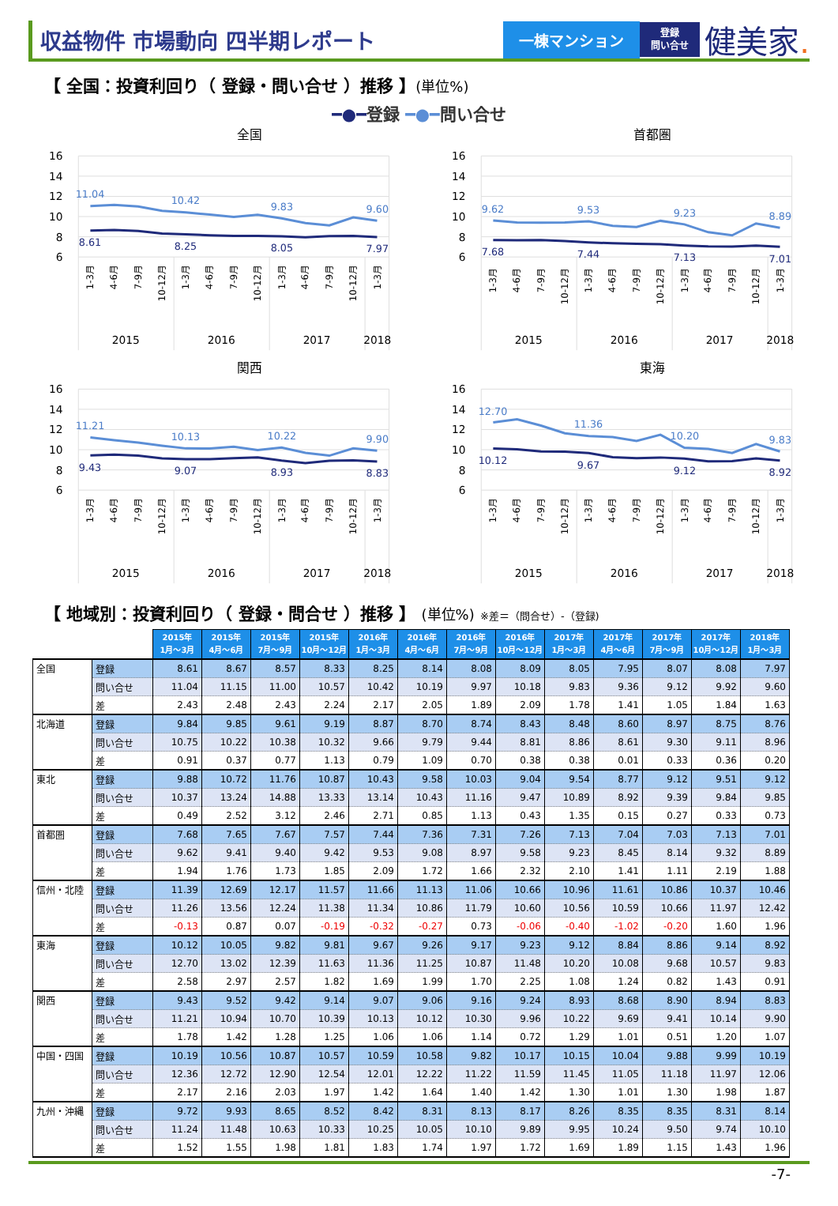収益物件 市場動向 四半期レポート
一棟マンション
登録
問い合せ
健美家.
【 全国：投資利回り（ 登録・問い合せ ）推移 】(単位%)
━●━登録 ━●━問い合せ
全国
16
14
12
10
8
6
11.04
10.42
9.83
9.60
8.61
8.25
8.05
7.97
1-3月
4-6月
7-9月
10-12月
1-3月
4-6月
7-9月
10-12月
1-3月
4-6月
7-9月
10-12月
1-3月
2015
2016
2017
2018
首都圏
16
14
12
10
8
6
9.62
9.53
9.23
8.89
7.68
7.44
7.13
7.01
1-3月
4-6月
7-9月
10-12月
1-3月
4-6月
7-9月
10-12月
1-3月
4-6月
7-9月
10-12月
1-3月
2015
2016
2017
2018
関西
16
14
12
10
8
6
11.21
10.13
10.22
9.90
9.43
9.07
8.93
8.83
1-3月
4-6月
7-9月
10-12月
1-3月
4-6月
7-9月
10-12月
1-3月
4-6月
7-9月
10-12月
1-3月
2015
2016
2017
2018
東海
16
14
12
10
8
6
12.70
11.36
10.20
9.83
10.12
9.67
9.12
8.92
1-3月
4-6月
7-9月
10-12月
1-3月
4-6月
7-9月
10-12月
1-3月
4-6月
7-9月
10-12月
1-3月
2015
2016
2017
2018
【 地域別：投資利回り（ 登録・問合せ ）推移 】 (単位%) ※差＝（問合せ）-（登録)
| | | 2015年 1月～3月 | 2015年 4月～6月 | 2015年 7月～9月 | 2015年 10月～12月 | 2016年 1月～3月 | 2016年 4月～6月 | 2016年 7月～9月 | 2016年 10月～12月 | 2017年 1月～3月 | 2017年 4月～6月 | 2017年 7月～9月 | 2017年 10月～12月 | 2018年 1月～3月 |
| --- | --- | --- | --- | --- | --- | --- | --- | --- | --- | --- | --- | --- | --- | --- |
| 全国 | 登録 | 8.61 | 8.67 | 8.57 | 8.33 | 8.25 | 8.14 | 8.08 | 8.09 | 8.05 | 7.95 | 8.07 | 8.08 | 7.97 |
| | 問い合せ | 11.04 | 11.15 | 11.00 | 10.57 | 10.42 | 10.19 | 9.97 | 10.18 | 9.83 | 9.36 | 9.12 | 9.92 | 9.60 |
| | 差 | 2.43 | 2.48 | 2.43 | 2.24 | 2.17 | 2.05 | 1.89 | 2.09 | 1.78 | 1.41 | 1.05 | 1.84 | 1.63 |
| 北海道 | 登録 | 9.84 | 9.85 | 9.61 | 9.19 | 8.87 | 8.70 | 8.74 | 8.43 | 8.48 | 8.60 | 8.97 | 8.75 | 8.76 |
| | 問い合せ | 10.75 | 10.22 | 10.38 | 10.32 | 9.66 | 9.79 | 9.44 | 8.81 | 8.86 | 8.61 | 9.30 | 9.11 | 8.96 |
| | 差 | 0.91 | 0.37 | 0.77 | 1.13 | 0.79 | 1.09 | 0.70 | 0.38 | 0.38 | 0.01 | 0.33 | 0.36 | 0.20 |
| 東北 | 登録 | 9.88 | 10.72 | 11.76 | 10.87 | 10.43 | 9.58 | 10.03 | 9.04 | 9.54 | 8.77 | 9.12 | 9.51 | 9.12 |
| | 問い合せ | 10.37 | 13.24 | 14.88 | 13.33 | 13.14 | 10.43 | 11.16 | 9.47 | 10.89 | 8.92 | 9.39 | 9.84 | 9.85 |
| | 差 | 0.49 | 2.52 | 3.12 | 2.46 | 2.71 | 0.85 | 1.13 | 0.43 | 1.35 | 0.15 | 0.27 | 0.33 | 0.73 |
| 首都圏 | 登録 | 7.68 | 7.65 | 7.67 | 7.57 | 7.44 | 7.36 | 7.31 | 7.26 | 7.13 | 7.04 | 7.03 | 7.13 | 7.01 |
| | 問い合せ | 9.62 | 9.41 | 9.40 | 9.42 | 9.53 | 9.08 | 8.97 | 9.58 | 9.23 | 8.45 | 8.14 | 9.32 | 8.89 |
| | 差 | 1.94 | 1.76 | 1.73 | 1.85 | 2.09 | 1.72 | 1.66 | 2.32 | 2.10 | 1.41 | 1.11 | 2.19 | 1.88 |
| 信州・北陸 | 登録 | 11.39 | 12.69 | 12.17 | 11.57 | 11.66 | 11.13 | 11.06 | 10.66 | 10.96 | 11.61 | 10.86 | 10.37 | 10.46 |
| | 問い合せ | 11.26 | 13.56 | 12.24 | 11.38 | 11.34 | 10.86 | 11.79 | 10.60 | 10.56 | 10.59 | 10.66 | 11.97 | 12.42 |
| | 差 | -0.13 | 0.87 | 0.07 | -0.19 | -0.32 | -0.27 | 0.73 | -0.06 | -0.40 | -1.02 | -0.20 | 1.60 | 1.96 |
| 東海 | 登録 | 10.12 | 10.05 | 9.82 | 9.81 | 9.67 | 9.26 | 9.17 | 9.23 | 9.12 | 8.84 | 8.86 | 9.14 | 8.92 |
| | 問い合せ | 12.70 | 13.02 | 12.39 | 11.63 | 11.36 | 11.25 | 10.87 | 11.48 | 10.20 | 10.08 | 9.68 | 10.57 | 9.83 |
| | 差 | 2.58 | 2.97 | 2.57 | 1.82 | 1.69 | 1.99 | 1.70 | 2.25 | 1.08 | 1.24 | 0.82 | 1.43 | 0.91 |
| 関西 | 登録 | 9.43 | 9.52 | 9.42 | 9.14 | 9.07 | 9.06 | 9.16 | 9.24 | 8.93 | 8.68 | 8.90 | 8.94 | 8.83 |
| | 問い合せ | 11.21 | 10.94 | 10.70 | 10.39 | 10.13 | 10.12 | 10.30 | 9.96 | 10.22 | 9.69 | 9.41 | 10.14 | 9.90 |
| | 差 | 1.78 | 1.42 | 1.28 | 1.25 | 1.06 | 1.06 | 1.14 | 0.72 | 1.29 | 1.01 | 0.51 | 1.20 | 1.07 |
| 中国・四国 | 登録 | 10.19 | 10.56 | 10.87 | 10.57 | 10.59 | 10.58 | 9.82 | 10.17 | 10.15 | 10.04 | 9.88 | 9.99 | 10.19 |
| | 問い合せ | 12.36 | 12.72 | 12.90 | 12.54 | 12.01 | 12.22 | 11.22 | 11.59 | 11.45 | 11.05 | 11.18 | 11.97 | 12.06 |
| | 差 | 2.17 | 2.16 | 2.03 | 1.97 | 1.42 | 1.64 | 1.40 | 1.42 | 1.30 | 1.01 | 1.30 | 1.98 | 1.87 |
| 九州・沖縄 | 登録 | 9.72 | 9.93 | 8.65 | 8.52 | 8.42 | 8.31 | 8.13 | 8.17 | 8.26 | 8.35 | 8.35 | 8.31 | 8.14 |
| | 問い合せ | 11.24 | 11.48 | 10.63 | 10.33 | 10.25 | 10.05 | 10.10 | 9.89 | 9.95 | 10.24 | 9.50 | 9.74 | 10.10 |
| | 差 | 1.52 | 1.55 | 1.98 | 1.81 | 1.83 | 1.74 | 1.97 | 1.72 | 1.69 | 1.89 | 1.15 | 1.43 | 1.96 |
-7-